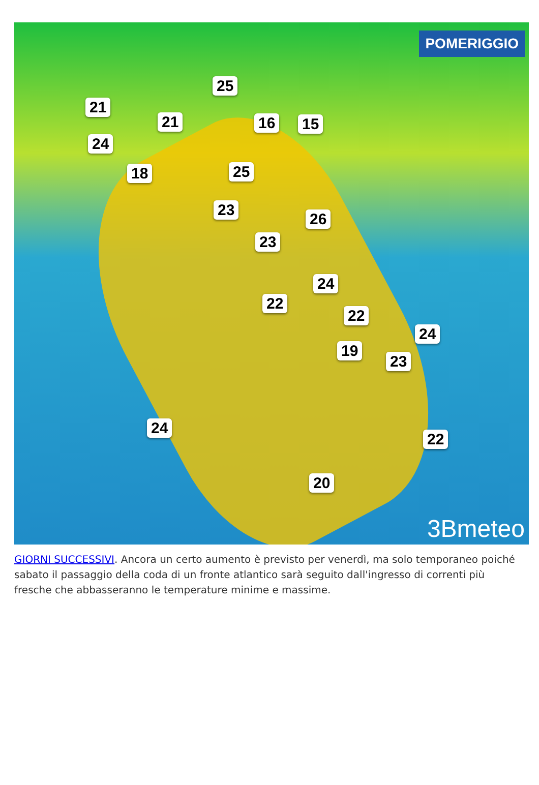POMERIGGIO
25
21
21 16 15
24
18 25
23
26
23
24
22
22
24
19
23
24
22
20
3Bmeteo
GIORNI SUCCESSIVI. Ancora un certo aumento è previsto per venerdì, ma solo temporaneo poiché sabato il passaggio della coda di un fronte atlantico sarà seguito dall'ingresso di correnti più fresche che abbasseranno le temperature minime e massime.